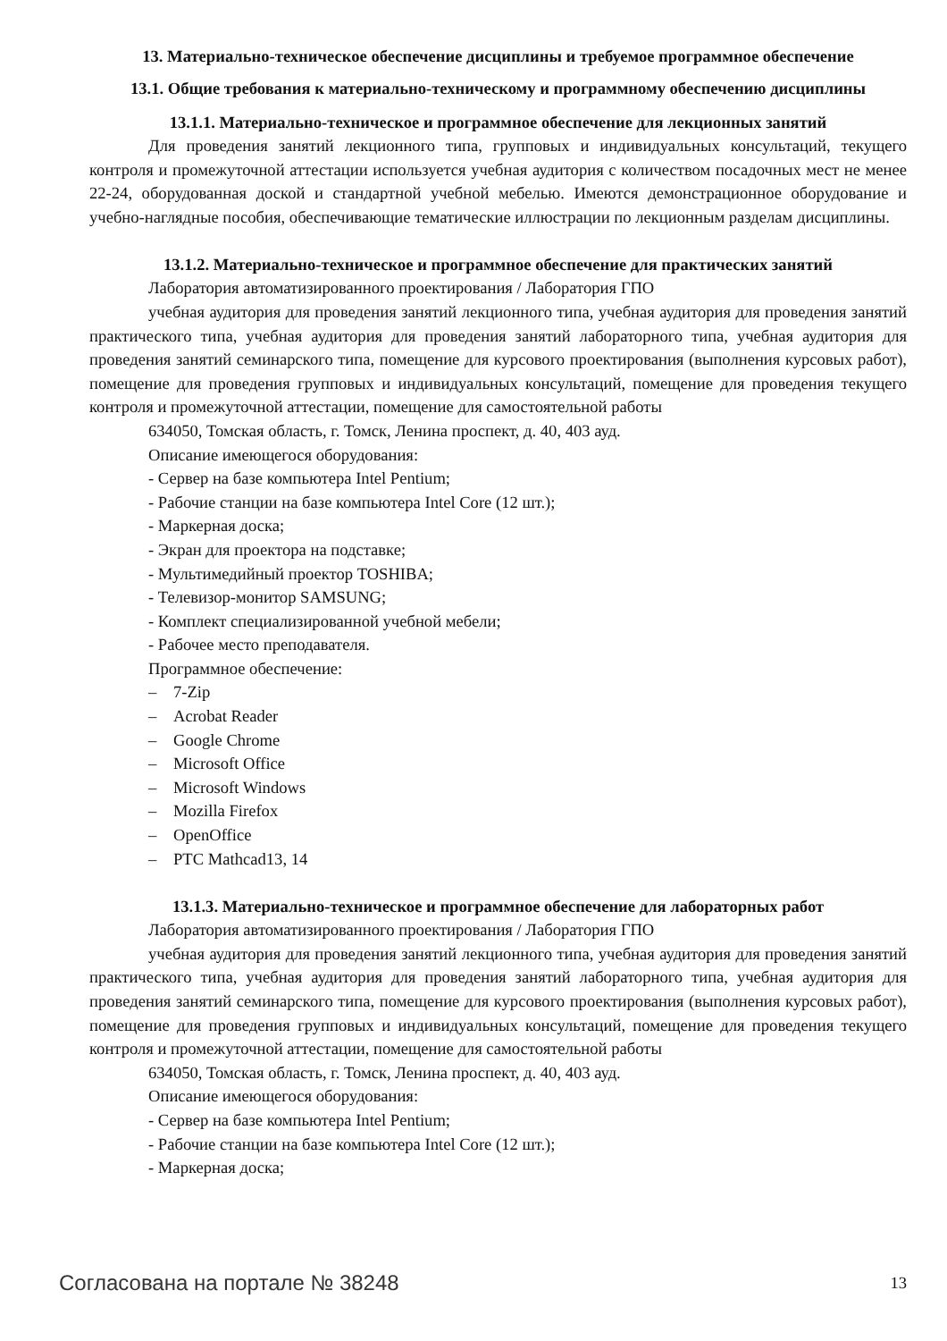13. Материально-техническое обеспечение дисциплины и требуемое программное обеспечение
13.1. Общие требования к материально-техническому и программному обеспечению дисциплины
13.1.1. Материально-техническое и программное обеспечение для лекционных занятий
Для проведения занятий лекционного типа, групповых и индивидуальных консультаций, текущего контроля и промежуточной аттестации используется учебная аудитория с количеством посадочных мест не менее 22-24, оборудованная доской и стандартной учебной мебелью. Имеются демонстрационное оборудование и учебно-наглядные пособия, обеспечивающие тематические иллюстрации по лекционным разделам дисциплины.
13.1.2. Материально-техническое и программное обеспечение для практических занятий
Лаборатория автоматизированного проектирования / Лаборатория ГПО
учебная аудитория для проведения занятий лекционного типа, учебная аудитория для проведения занятий практического типа, учебная аудитория для проведения занятий лабораторного типа, учебная аудитория для проведения занятий семинарского типа, помещение для курсового проектирования (выполнения курсовых работ), помещение для проведения групповых и индивидуальных консультаций, помещение для проведения текущего контроля и промежуточной аттестации, помещение для самостоятельной работы
634050, Томская область, г. Томск, Ленина проспект, д. 40, 403 ауд.
Описание имеющегося оборудования:
- Сервер на базе компьютера Intel Pentium;
- Рабочие станции на базе компьютера Intel Core (12 шт.);
- Маркерная доска;
- Экран для проектора на подставке;
- Мультимедийный проектор TOSHIBA;
- Телевизор-монитор SAMSUNG;
- Комплект специализированной учебной мебели;
- Рабочее место преподавателя.
Программное обеспечение:
– 7-Zip
– Acrobat Reader
– Google Chrome
– Microsoft Office
– Microsoft Windows
– Mozilla Firefox
– OpenOffice
– PTC Mathcad13, 14
13.1.3. Материально-техническое и программное обеспечение для лабораторных работ
Лаборатория автоматизированного проектирования / Лаборатория ГПО
учебная аудитория для проведения занятий лекционного типа, учебная аудитория для проведения занятий практического типа, учебная аудитория для проведения занятий лабораторного типа, учебная аудитория для проведения занятий семинарского типа, помещение для курсового проектирования (выполнения курсовых работ), помещение для проведения групповых и индивидуальных консультаций, помещение для проведения текущего контроля и промежуточной аттестации, помещение для самостоятельной работы
634050, Томская область, г. Томск, Ленина проспект, д. 40, 403 ауд.
Описание имеющегося оборудования:
- Сервер на базе компьютера Intel Pentium;
- Рабочие станции на базе компьютера Intel Core (12 шт.);
- Маркерная доска;
Согласована на портале № 38248 13